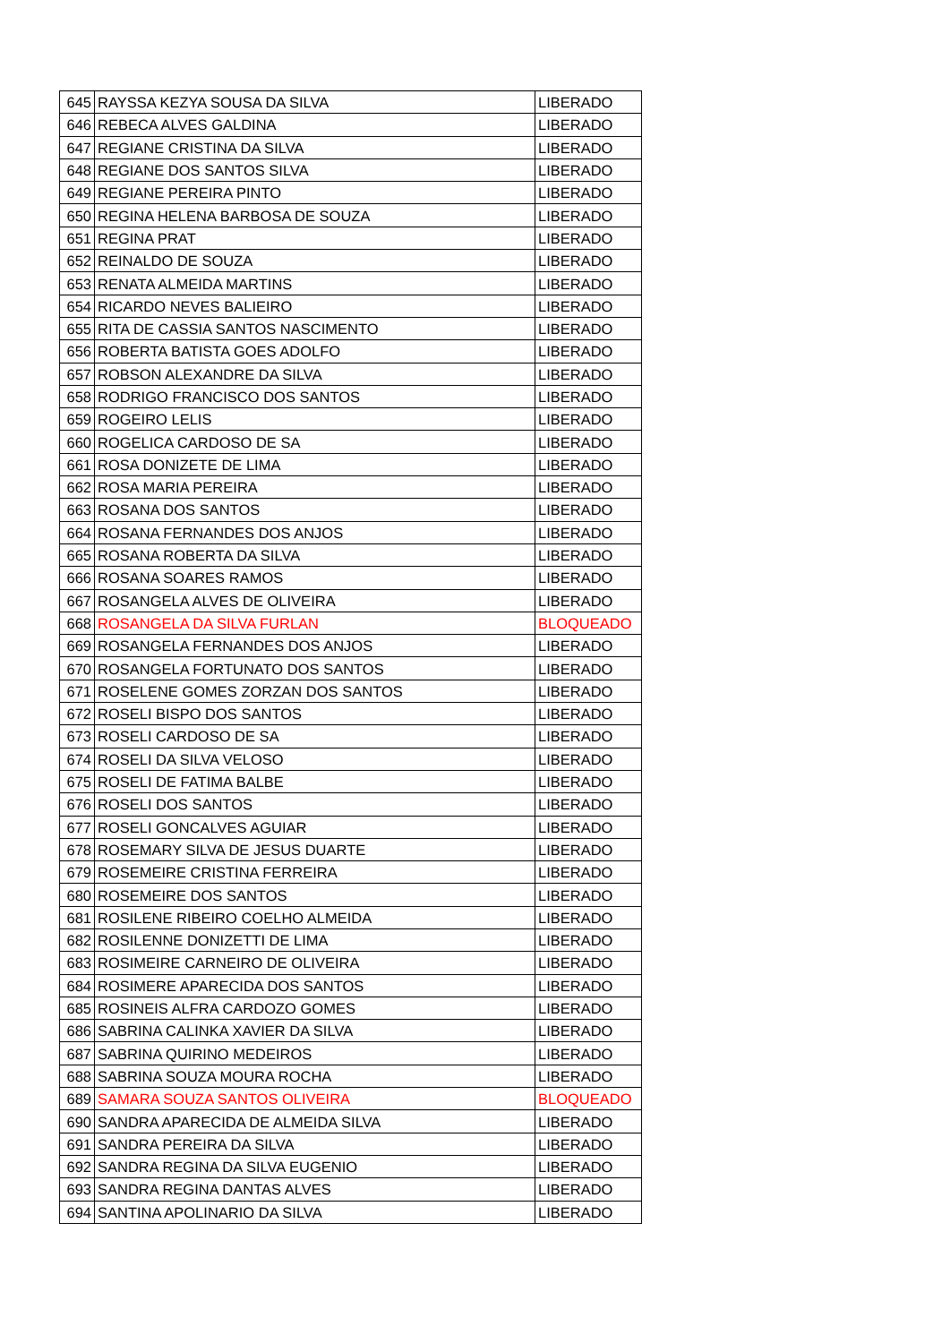| 645 | RAYSSA KEZYA SOUSA DA SILVA | LIBERADO |
| 646 | REBECA ALVES GALDINA | LIBERADO |
| 647 | REGIANE CRISTINA DA SILVA | LIBERADO |
| 648 | REGIANE DOS SANTOS SILVA | LIBERADO |
| 649 | REGIANE PEREIRA PINTO | LIBERADO |
| 650 | REGINA HELENA BARBOSA DE SOUZA | LIBERADO |
| 651 | REGINA PRAT | LIBERADO |
| 652 | REINALDO DE SOUZA | LIBERADO |
| 653 | RENATA ALMEIDA MARTINS | LIBERADO |
| 654 | RICARDO NEVES BALIEIRO | LIBERADO |
| 655 | RITA DE CASSIA SANTOS NASCIMENTO | LIBERADO |
| 656 | ROBERTA BATISTA GOES ADOLFO | LIBERADO |
| 657 | ROBSON ALEXANDRE DA SILVA | LIBERADO |
| 658 | RODRIGO FRANCISCO DOS SANTOS | LIBERADO |
| 659 | ROGEIRO LELIS | LIBERADO |
| 660 | ROGELICA CARDOSO DE SA | LIBERADO |
| 661 | ROSA DONIZETE DE LIMA | LIBERADO |
| 662 | ROSA MARIA PEREIRA | LIBERADO |
| 663 | ROSANA DOS SANTOS | LIBERADO |
| 664 | ROSANA FERNANDES DOS ANJOS | LIBERADO |
| 665 | ROSANA ROBERTA DA SILVA | LIBERADO |
| 666 | ROSANA SOARES RAMOS | LIBERADO |
| 667 | ROSANGELA ALVES DE OLIVEIRA | LIBERADO |
| 668 | ROSANGELA DA SILVA FURLAN | BLOQUEADO |
| 669 | ROSANGELA FERNANDES DOS ANJOS | LIBERADO |
| 670 | ROSANGELA FORTUNATO DOS SANTOS | LIBERADO |
| 671 | ROSELENE GOMES ZORZAN DOS SANTOS | LIBERADO |
| 672 | ROSELI BISPO DOS SANTOS | LIBERADO |
| 673 | ROSELI CARDOSO DE SA | LIBERADO |
| 674 | ROSELI DA SILVA VELOSO | LIBERADO |
| 675 | ROSELI DE FATIMA BALBE | LIBERADO |
| 676 | ROSELI DOS SANTOS | LIBERADO |
| 677 | ROSELI GONCALVES AGUIAR | LIBERADO |
| 678 | ROSEMARY SILVA DE JESUS DUARTE | LIBERADO |
| 679 | ROSEMEIRE CRISTINA FERREIRA | LIBERADO |
| 680 | ROSEMEIRE DOS SANTOS | LIBERADO |
| 681 | ROSILENE RIBEIRO COELHO ALMEIDA | LIBERADO |
| 682 | ROSILENNE DONIZETTI DE LIMA | LIBERADO |
| 683 | ROSIMEIRE CARNEIRO DE OLIVEIRA | LIBERADO |
| 684 | ROSIMERE APARECIDA DOS SANTOS | LIBERADO |
| 685 | ROSINEIS ALFRA CARDOZO GOMES | LIBERADO |
| 686 | SABRINA CALINKA XAVIER DA SILVA | LIBERADO |
| 687 | SABRINA QUIRINO MEDEIROS | LIBERADO |
| 688 | SABRINA SOUZA MOURA ROCHA | LIBERADO |
| 689 | SAMARA SOUZA SANTOS OLIVEIRA | BLOQUEADO |
| 690 | SANDRA APARECIDA DE ALMEIDA SILVA | LIBERADO |
| 691 | SANDRA PEREIRA DA SILVA | LIBERADO |
| 692 | SANDRA REGINA DA SILVA EUGENIO | LIBERADO |
| 693 | SANDRA REGINA DANTAS ALVES | LIBERADO |
| 694 | SANTINA APOLINARIO DA SILVA | LIBERADO |